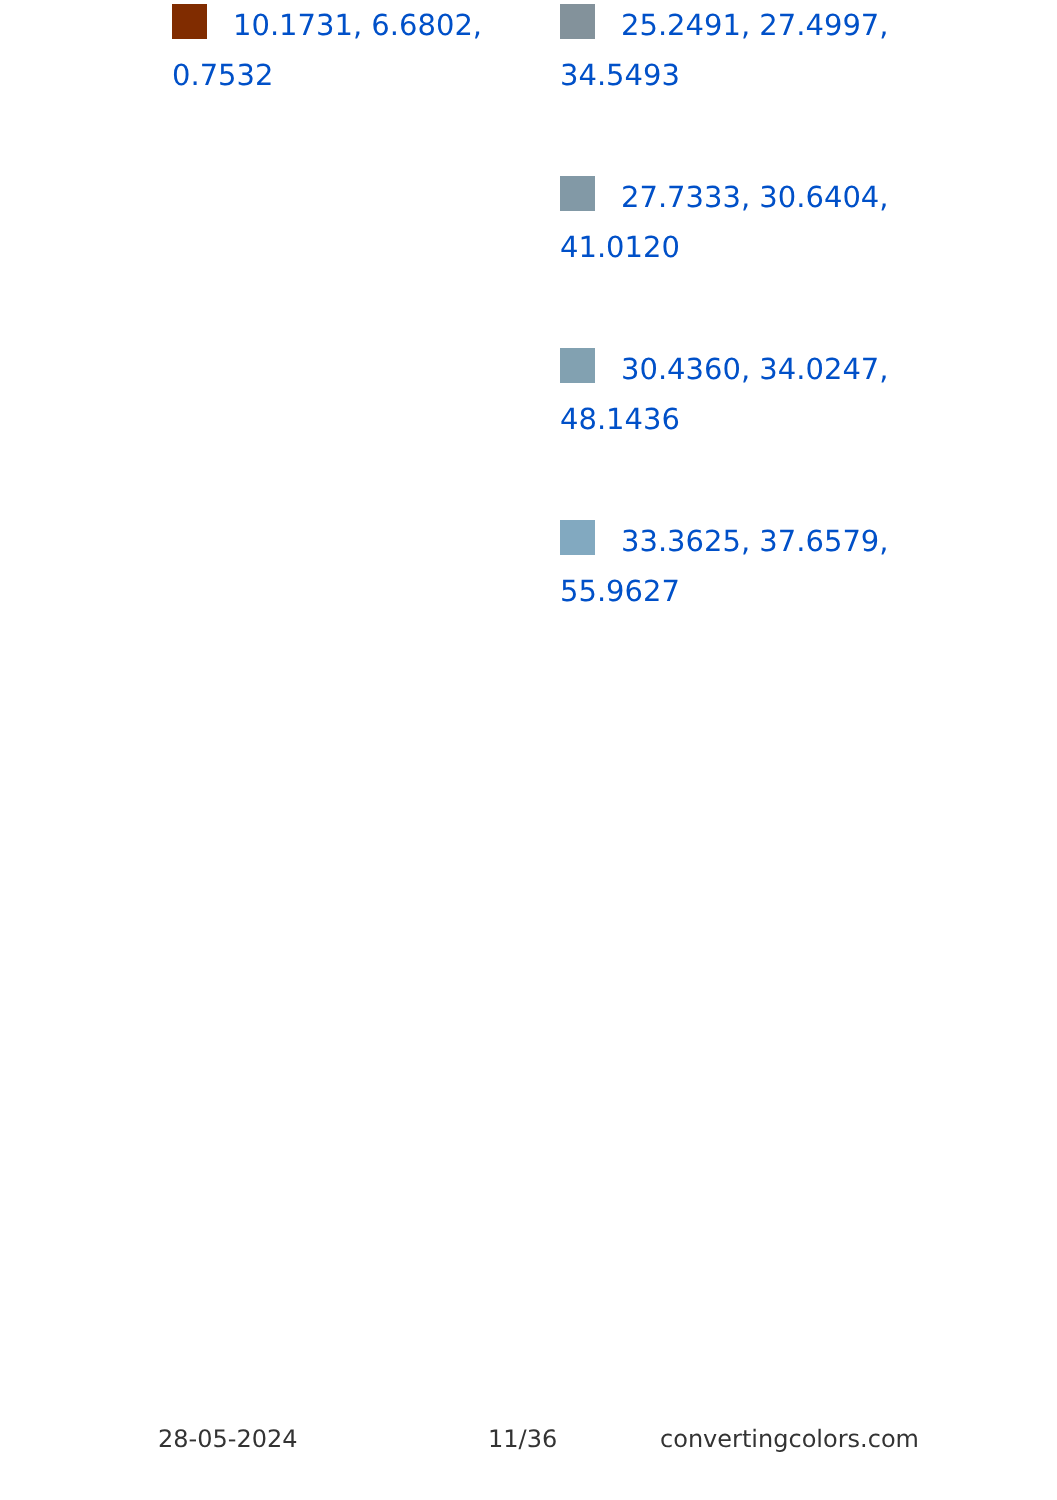10.1731, 6.6802, 0.7532 25.2491, 27.4997, 34.5493
27.7333, 30.6404, 41.0120
30.4360, 34.0247, 48.1436
33.3625, 37.6579, 55.9627
28-05-2024 11/36 convertingcolors.com